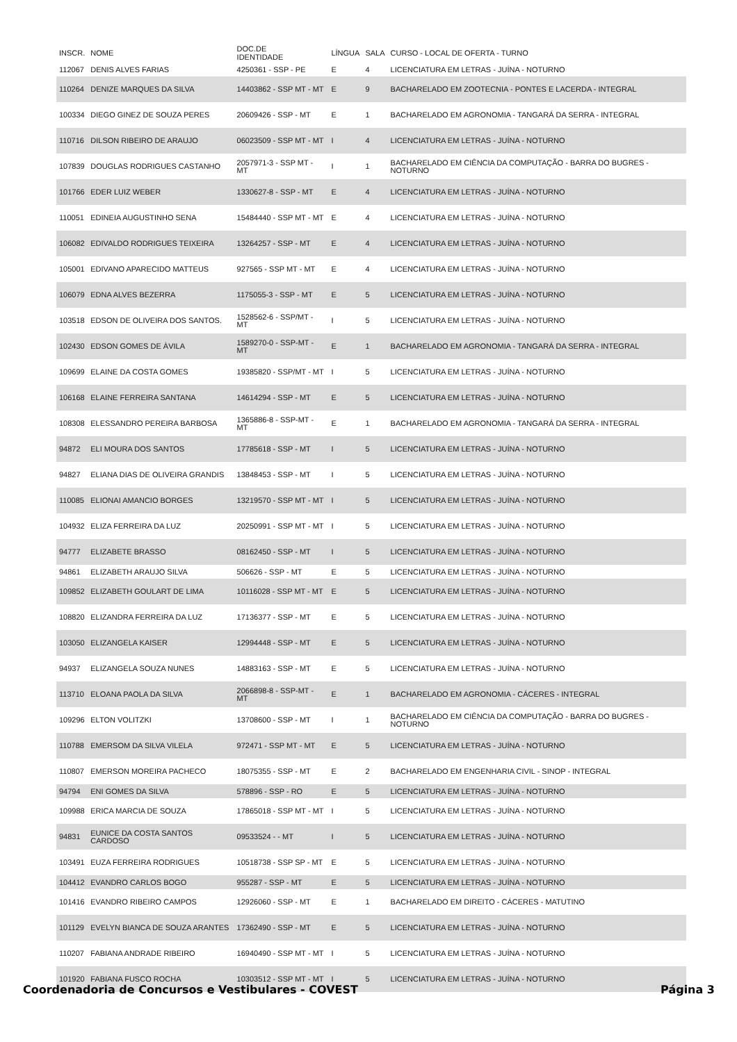| INSCR. | NOME | DOC.DE IDENTIDADE | LÍNGUA | SALA | CURSO - LOCAL DE OFERTA - TURNO |
| --- | --- | --- | --- | --- | --- |
| 112067 | DENIS ALVES FARIAS | 4250361 - SSP - PE | E | 4 | LICENCIATURA EM LETRAS - JUÍNA - NOTURNO |
| 110264 | DENIZE MARQUES DA SILVA | 14403862 - SSP MT - MT | E | 9 | BACHARELADO EM ZOOTECNIA - PONTES E LACERDA - INTEGRAL |
| 100334 | DIEGO GINEZ DE SOUZA PERES | 20609426 - SSP - MT | E | 1 | BACHARELADO EM AGRONOMIA - TANGARÁ DA SERRA - INTEGRAL |
| 110716 | DILSON RIBEIRO DE ARAUJO | 06023509 - SSP MT - MT | I | 4 | LICENCIATURA EM LETRAS - JUÍNA - NOTURNO |
| 107839 | DOUGLAS RODRIGUES CASTANHO | 2057971-3 - SSP MT - MT | I | 1 | BACHARELADO EM CIÊNCIA DA COMPUTAÇÃO - BARRA DO BUGRES - NOTURNO |
| 101766 | EDER LUIZ WEBER | 1330627-8 - SSP - MT | E | 4 | LICENCIATURA EM LETRAS - JUÍNA - NOTURNO |
| 110051 | EDINEIA AUGUSTINHO SENA | 15484440 - SSP MT - MT | E | 4 | LICENCIATURA EM LETRAS - JUÍNA - NOTURNO |
| 106082 | EDIVALDO RODRIGUES TEIXEIRA | 13264257 - SSP - MT | E | 4 | LICENCIATURA EM LETRAS - JUÍNA - NOTURNO |
| 105001 | EDIVANO APARECIDO MATTEUS | 927565 - SSP MT - MT | E | 4 | LICENCIATURA EM LETRAS - JUÍNA - NOTURNO |
| 106079 | EDNA ALVES BEZERRA | 1175055-3 - SSP - MT | E | 5 | LICENCIATURA EM LETRAS - JUÍNA - NOTURNO |
| 103518 | EDSON DE OLIVEIRA DOS SANTOS. | 1528562-6 - SSP/MT - MT | I | 5 | LICENCIATURA EM LETRAS - JUÍNA - NOTURNO |
| 102430 | EDSON GOMES DE ÀVILA | 1589270-0 - SSP-MT - MT | E | 1 | BACHARELADO EM AGRONOMIA - TANGARÁ DA SERRA - INTEGRAL |
| 109699 | ELAINE DA COSTA GOMES | 19385820 - SSP/MT - MT | I | 5 | LICENCIATURA EM LETRAS - JUÍNA - NOTURNO |
| 106168 | ELAINE FERREIRA SANTANA | 14614294 - SSP - MT | E | 5 | LICENCIATURA EM LETRAS - JUÍNA - NOTURNO |
| 108308 | ELESSANDRO PEREIRA BARBOSA | 1365886-8 - SSP-MT - MT | E | 1 | BACHARELADO EM AGRONOMIA - TANGARÁ DA SERRA - INTEGRAL |
| 94872 | ELI MOURA DOS SANTOS | 17785618 - SSP - MT | I | 5 | LICENCIATURA EM LETRAS - JUÍNA - NOTURNO |
| 94827 | ELIANA DIAS DE OLIVEIRA GRANDIS | 13848453 - SSP - MT | I | 5 | LICENCIATURA EM LETRAS - JUÍNA - NOTURNO |
| 110085 | ELIONAI AMANCIO BORGES | 13219570 - SSP MT - MT | I | 5 | LICENCIATURA EM LETRAS - JUÍNA - NOTURNO |
| 104932 | ELIZA FERREIRA DA LUZ | 20250991 - SSP MT - MT | I | 5 | LICENCIATURA EM LETRAS - JUÍNA - NOTURNO |
| 94777 | ELIZABETE BRASSO | 08162450 - SSP - MT | I | 5 | LICENCIATURA EM LETRAS - JUÍNA - NOTURNO |
| 94861 | ELIZABETH ARAUJO SILVA | 506626 - SSP - MT | E | 5 | LICENCIATURA EM LETRAS - JUÍNA - NOTURNO |
| 109852 | ELIZABETH GOULART DE LIMA | 10116028 - SSP MT - MT | E | 5 | LICENCIATURA EM LETRAS - JUÍNA - NOTURNO |
| 108820 | ELIZANDRA FERREIRA DA LUZ | 17136377 - SSP - MT | E | 5 | LICENCIATURA EM LETRAS - JUÍNA - NOTURNO |
| 103050 | ELIZANGELA KAISER | 12994448 - SSP - MT | E | 5 | LICENCIATURA EM LETRAS - JUÍNA - NOTURNO |
| 94937 | ELIZANGELA SOUZA NUNES | 14883163 - SSP - MT | E | 5 | LICENCIATURA EM LETRAS - JUÍNA - NOTURNO |
| 113710 | ELOANA PAOLA DA SILVA | 2066898-8 - SSP-MT - MT | E | 1 | BACHARELADO EM AGRONOMIA - CÁCERES - INTEGRAL |
| 109296 | ELTON VOLITZKI | 13708600 - SSP - MT | I | 1 | BACHARELADO EM CIÊNCIA DA COMPUTAÇÃO - BARRA DO BUGRES - NOTURNO |
| 110788 | EMERSOM DA SILVA VILELA | 972471 - SSP MT - MT | E | 5 | LICENCIATURA EM LETRAS - JUÍNA - NOTURNO |
| 110807 | EMERSON MOREIRA PACHECO | 18075355 - SSP - MT | E | 2 | BACHARELADO EM ENGENHARIA CIVIL - SINOP - INTEGRAL |
| 94794 | ENI GOMES DA SILVA | 578896 - SSP - RO | E | 5 | LICENCIATURA EM LETRAS - JUÍNA - NOTURNO |
| 109988 | ERICA MARCIA DE SOUZA | 17865018 - SSP MT - MT | I | 5 | LICENCIATURA EM LETRAS - JUÍNA - NOTURNO |
| 94831 | EUNICE DA COSTA SANTOS CARDOSO | 09533524 - - MT | I | 5 | LICENCIATURA EM LETRAS - JUÍNA - NOTURNO |
| 103491 | EUZA FERREIRA RODRIGUES | 10518738 - SSP SP - MT | E | 5 | LICENCIATURA EM LETRAS - JUÍNA - NOTURNO |
| 104412 | EVANDRO CARLOS BOGO | 955287 - SSP - MT | E | 5 | LICENCIATURA EM LETRAS - JUÍNA - NOTURNO |
| 101416 | EVANDRO RIBEIRO CAMPOS | 12926060 - SSP - MT | E | 1 | BACHARELADO EM DIREITO - CÁCERES - MATUTINO |
| 101129 | EVELYN BIANCA DE SOUZA ARANTES | 17362490 - SSP - MT | E | 5 | LICENCIATURA EM LETRAS - JUÍNA - NOTURNO |
| 110207 | FABIANA ANDRADE RIBEIRO | 16940490 - SSP MT - MT | I | 5 | LICENCIATURA EM LETRAS - JUÍNA - NOTURNO |
| 101920 | FABIANA FUSCO ROCHA | 10303512 - SSP MT - MT | I | 5 | LICENCIATURA EM LETRAS - JUÍNA - NOTURNO |
Coordenadoria de Concursos e Vestibulares - COVEST Página 3